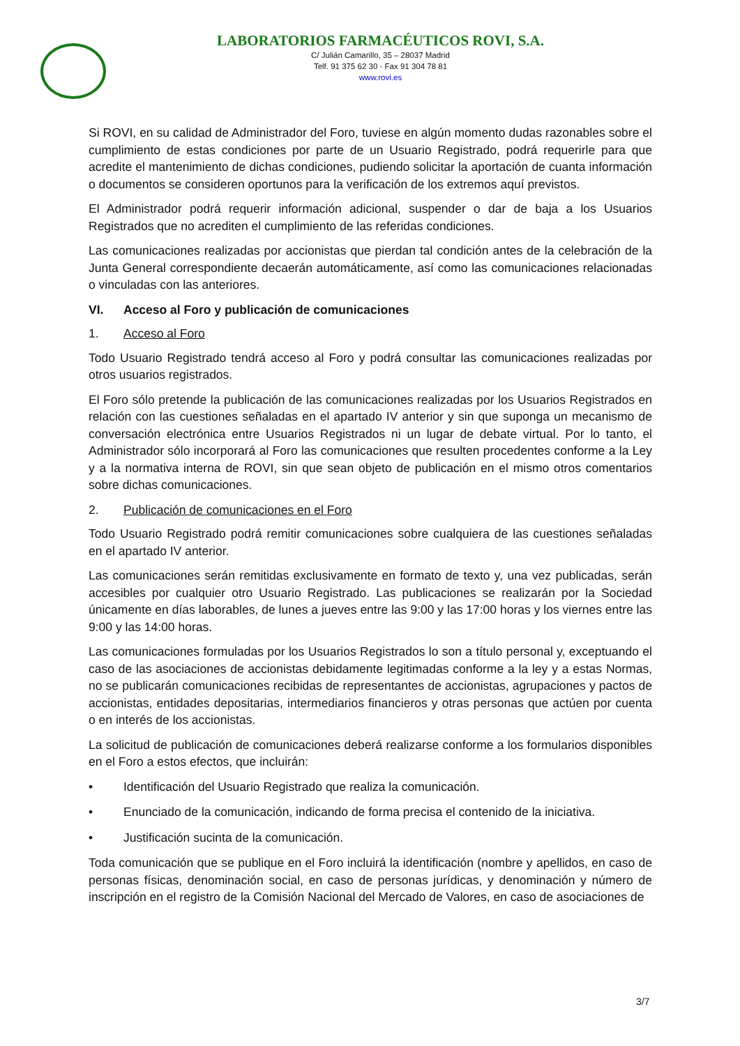LABORATORIOS FARMACÉUTICOS ROVI, S.A.
C/ Julián Camarillo, 35 – 28037 Madrid
Telf. 91 375 62 30 - Fax 91 304 78 81
www.rovi.es
Si ROVI, en su calidad de Administrador del Foro, tuviese en algún momento dudas razonables sobre el cumplimiento de estas condiciones por parte de un Usuario Registrado, podrá requerirle para que acredite el mantenimiento de dichas condiciones, pudiendo solicitar la aportación de cuanta información o documentos se consideren oportunos para la verificación de los extremos aquí previstos.
El Administrador podrá requerir información adicional, suspender o dar de baja a los Usuarios Registrados que no acrediten el cumplimiento de las referidas condiciones.
Las comunicaciones realizadas por accionistas que pierdan tal condición antes de la celebración de la Junta General correspondiente decaerán automáticamente, así como las comunicaciones relacionadas o vinculadas con las anteriores.
VI. Acceso al Foro y publicación de comunicaciones
1. Acceso al Foro
Todo Usuario Registrado tendrá acceso al Foro y podrá consultar las comunicaciones realizadas por otros usuarios registrados.
El Foro sólo pretende la publicación de las comunicaciones realizadas por los Usuarios Registrados en relación con las cuestiones señaladas en el apartado IV anterior y sin que suponga un mecanismo de conversación electrónica entre Usuarios Registrados ni un lugar de debate virtual. Por lo tanto, el Administrador sólo incorporará al Foro las comunicaciones que resulten procedentes conforme a la Ley y a la normativa interna de ROVI, sin que sean objeto de publicación en el mismo otros comentarios sobre dichas comunicaciones.
2. Publicación de comunicaciones en el Foro
Todo Usuario Registrado podrá remitir comunicaciones sobre cualquiera de las cuestiones señaladas en el apartado IV anterior.
Las comunicaciones serán remitidas exclusivamente en formato de texto y, una vez publicadas, serán accesibles por cualquier otro Usuario Registrado. Las publicaciones se realizarán por la Sociedad únicamente en días laborables, de lunes a jueves entre las 9:00 y las 17:00 horas y los viernes entre las 9:00 y las 14:00 horas.
Las comunicaciones formuladas por los Usuarios Registrados lo son a título personal y, exceptuando el caso de las asociaciones de accionistas debidamente legitimadas conforme a la ley y a estas Normas, no se publicarán comunicaciones recibidas de representantes de accionistas, agrupaciones y pactos de accionistas, entidades depositarias, intermediarios financieros y otras personas que actúen por cuenta o en interés de los accionistas.
La solicitud de publicación de comunicaciones deberá realizarse conforme a los formularios disponibles en el Foro a estos efectos, que incluirán:
• Identificación del Usuario Registrado que realiza la comunicación.
• Enunciado de la comunicación, indicando de forma precisa el contenido de la iniciativa.
• Justificación sucinta de la comunicación.
Toda comunicación que se publique en el Foro incluirá la identificación (nombre y apellidos, en caso de personas físicas, denominación social, en caso de personas jurídicas, y denominación y número de inscripción en el registro de la Comisión Nacional del Mercado de Valores, en caso de asociaciones de
3/7